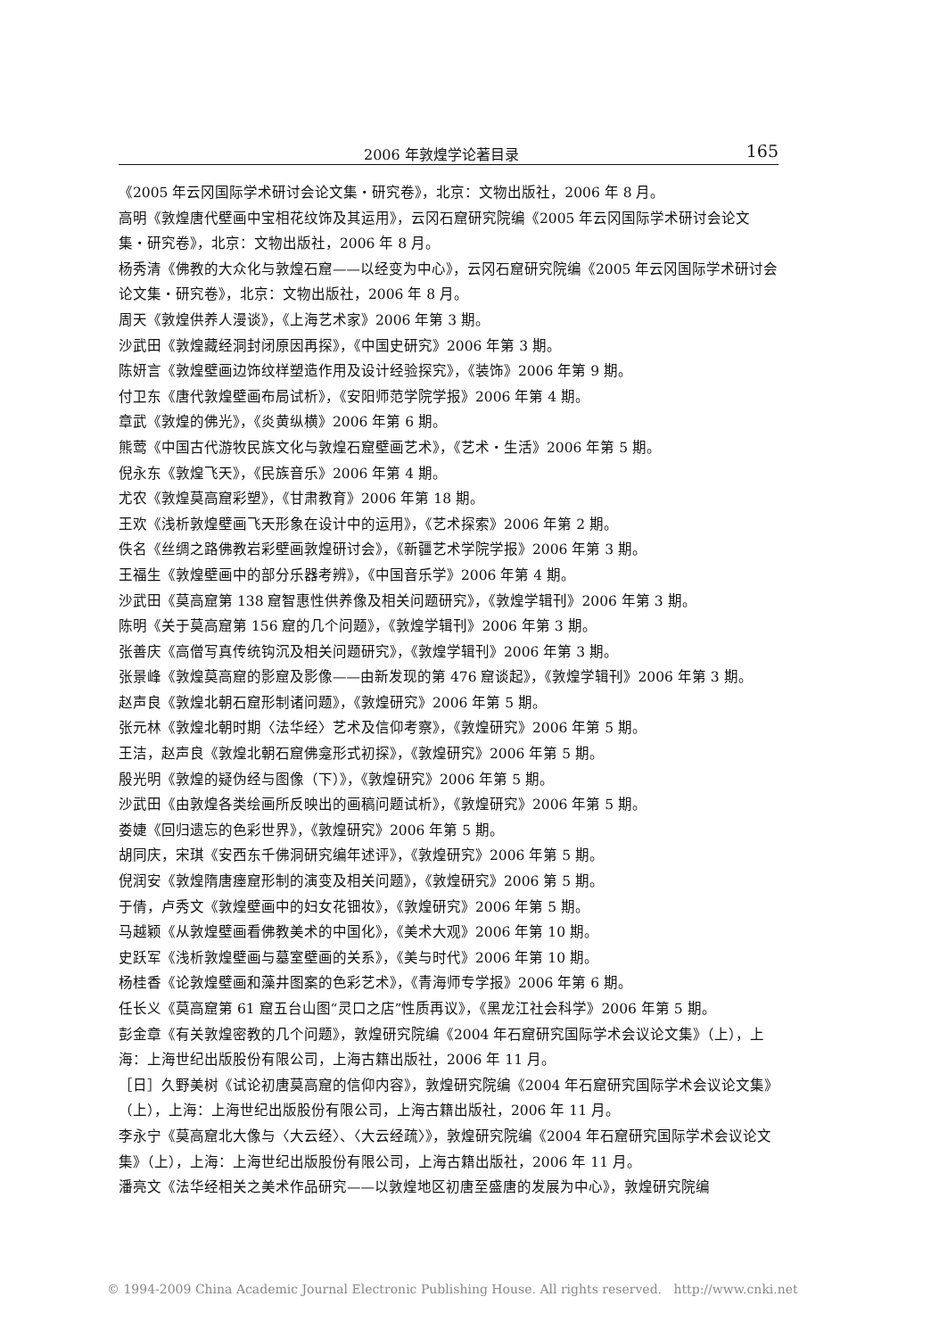2006 年敦煌学论著目录 165
《2005 年云冈国际学术研讨会论文集・研究卷》，北京：文物出版社，2006 年 8 月。
高明《敦煌唐代壁画中宝相花纹饰及其运用》，云冈石窟研究院编《2005 年云冈国际学术研讨会论文集・研究卷》，北京：文物出版社，2006 年 8 月。
杨秀清《佛教的大众化与敦煌石窟——以经变为中心》，云冈石窟研究院编《2005 年云冈国际学术研讨会论文集・研究卷》，北京：文物出版社，2006 年 8 月。
周天《敦煌供养人漫谈》，《上海艺术家》2006 年第 3 期。
沙武田《敦煌藏经洞封闭原因再探》，《中国史研究》2006 年第 3 期。
陈妍言《敦煌壁画边饰纹样塑造作用及设计经验探究》，《装饰》2006 年第 9 期。
付卫东《唐代敦煌壁画布局试析》，《安阳师范学院学报》2006 年第 4 期。
章武《敦煌的佛光》，《炎黄纵横》2006 年第 6 期。
熊莺《中国古代游牧民族文化与敦煌石窟壁画艺术》，《艺术・生活》2006 年第 5 期。
倪永东《敦煌飞天》，《民族音乐》2006 年第 4 期。
尤农《敦煌莫高窟彩塑》，《甘肃教育》2006 年第 18 期。
王欢《浅析敦煌壁画飞天形象在设计中的运用》，《艺术探索》2006 年第 2 期。
佚名《丝绸之路佛教岩彩壁画敦煌研讨会》，《新疆艺术学院学报》2006 年第 3 期。
王福生《敦煌壁画中的部分乐器考辨》，《中国音乐学》2006 年第 4 期。
沙武田《莫高窟第 138 窟智惠性供养像及相关问题研究》，《敦煌学辑刊》2006 年第 3 期。
陈明《关于莫高窟第 156 窟的几个问题》，《敦煌学辑刊》2006 年第 3 期。
张善庆《高僧写真传统钩沉及相关问题研究》，《敦煌学辑刊》2006 年第 3 期。
张景峰《敦煌莫高窟的影窟及影像——由新发现的第 476 窟谈起》，《敦煌学辑刊》2006 年第 3 期。
赵声良《敦煌北朝石窟形制诸问题》，《敦煌研究》2006 年第 5 期。
张元林《敦煌北朝时期〈法华经〉艺术及信仰考察》，《敦煌研究》2006 年第 5 期。
王洁，赵声良《敦煌北朝石窟佛龛形式初探》，《敦煌研究》2006 年第 5 期。
殷光明《敦煌的疑伪经与图像（下）》，《敦煌研究》2006 年第 5 期。
沙武田《由敦煌各类绘画所反映出的画稿问题试析》，《敦煌研究》2006 年第 5 期。
娄婕《回归遗忘的色彩世界》，《敦煌研究》2006 年第 5 期。
胡同庆，宋琪《安西东千佛洞研究编年述评》，《敦煌研究》2006 年第 5 期。
倪润安《敦煌隋唐瘗窟形制的演变及相关问题》，《敦煌研究》2006 第 5 期。
于倩，卢秀文《敦煌壁画中的妇女花钿妆》，《敦煌研究》2006 年第 5 期。
马越颖《从敦煌壁画看佛教美术的中国化》，《美术大观》2006 年第 10 期。
史跃军《浅析敦煌壁画与墓室壁画的关系》，《美与时代》2006 年第 10 期。
杨桂香《论敦煌壁画和藻井图案的色彩艺术》，《青海师专学报》2006 年第 6 期。
任长义《莫高窟第 61 窟五台山图“灵口之店”性质再议》，《黑龙江社会科学》2006 年第 5 期。
彭金章《有关敦煌密教的几个问题》，敦煌研究院编《2004 年石窟研究国际学术会议论文集》（上），上海：上海世纪出版股份有限公司，上海古籍出版社，2006 年 11 月。
［日］久野美树《试论初唐莫高窟的信仰内容》，敦煌研究院编《2004 年石窟研究国际学术会议论文集》（上），上海：上海世纪出版股份有限公司，上海古籍出版社，2006 年 11 月。
李永宁《莫高窟北大像与〈大云经〉、〈大云经疏〉》，敦煌研究院编《2004 年石窟研究国际学术会议论文集》（上），上海：上海世纪出版股份有限公司，上海古籍出版社，2006 年 11 月。
潘亮文《法华经相关之美术作品研究——以敦煌地区初唐至盛唐的发展为中心》，敦煌研究院编
© 1994-2009 China Academic Journal Electronic Publishing House. All rights reserved. http://www.cnki.net